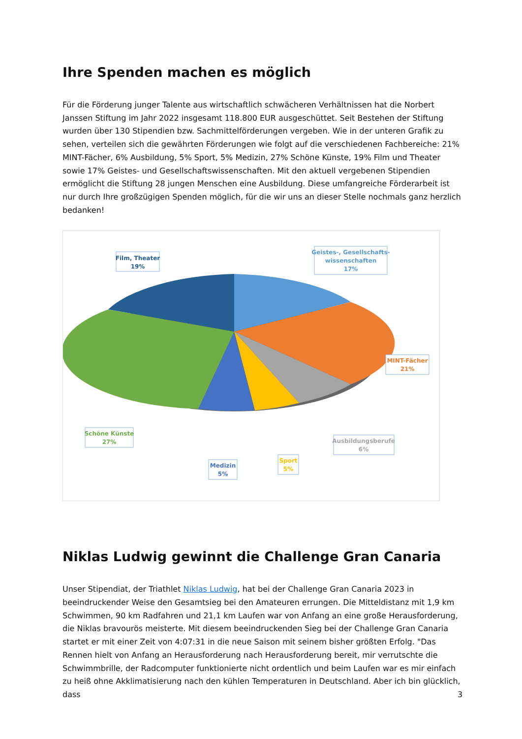Ihre Spenden machen es möglich
Für die Förderung junger Talente aus wirtschaftlich schwächeren Verhältnissen hat die Norbert Janssen Stiftung im Jahr 2022 insgesamt 118.800 EUR ausgeschüttet. Seit Bestehen der Stiftung wurden über 130 Stipendien bzw. Sachmittelförderungen vergeben. Wie in der unteren Grafik zu sehen, verteilen sich die gewährten Förderungen wie folgt auf die verschiedenen Fachbereiche: 21% MINT-Fächer, 6% Ausbildung, 5% Sport, 5% Medizin, 27% Schöne Künste, 19% Film und Theater sowie 17% Geistes- und Gesellschaftswissenschaften. Mit den aktuell vergebenen Stipendien ermöglicht die Stiftung 28 jungen Menschen eine Ausbildung. Diese umfangreiche Förderarbeit ist nur durch Ihre großzügigen Spenden möglich, für die wir uns an dieser Stelle nochmals ganz herzlich bedanken!
Film, Theater
19%
Geistes-, Gesellschafts-
wissenschaften
17%
MINT-Fächer
21%
Schöne Künste
27%
Medizin
5%
Sport
5%
Ausbildungsberufe
6%
Niklas Ludwig gewinnt die Challenge Gran Canaria
Unser Stipendiat, der Triathlet Niklas Ludwig, hat bei der Challenge Gran Canaria 2023 in beeindruckender Weise den Gesamtsieg bei den Amateuren errungen. Die Mitteldistanz mit 1,9 km Schwimmen, 90 km Radfahren und 21,1 km Laufen war von Anfang an eine große Herausforderung, die Niklas bravourös meisterte. Mit diesem beeindruckenden Sieg bei der Challenge Gran Canaria startet er mit einer Zeit von 4:07:31 in die neue Saison mit seinem bisher größten Erfolg. "Das Rennen hielt von Anfang an Herausforderung nach Herausforderung bereit, mir verrutschte die Schwimmbrille, der Radcomputer funktionierte nicht ordentlich und beim Laufen war es mir einfach zu heiß ohne Akklimatisierung nach den kühlen Temperaturen in Deutschland. Aber ich bin glücklich, dass
3